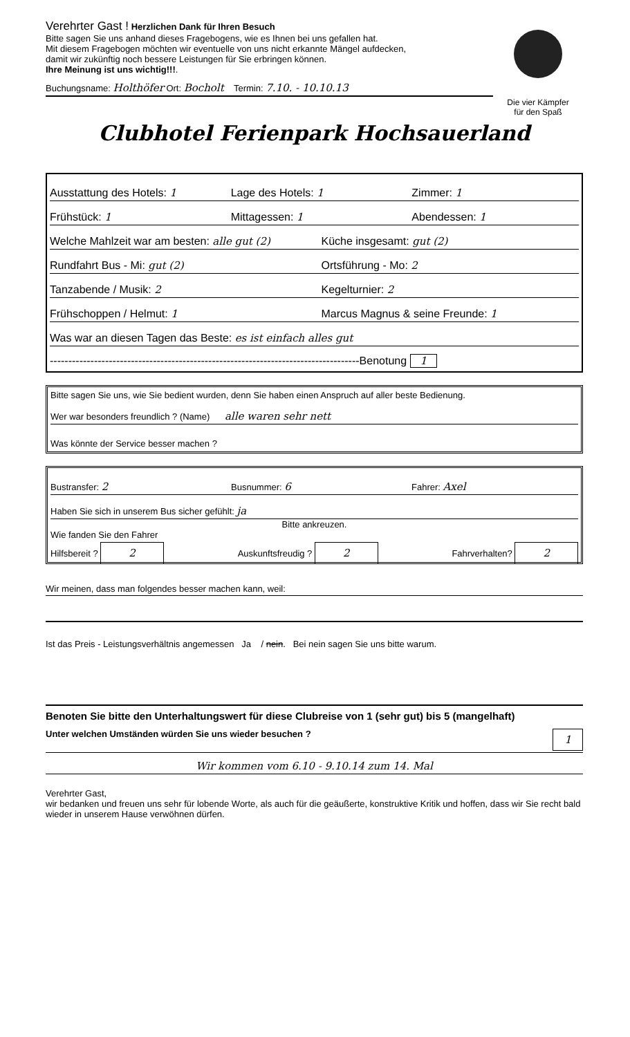Verehrter Gast ! Herzlichen Dank für Ihren Besuch
Bitte sagen Sie uns anhand dieses Fragebogens, wie es Ihnen bei uns gefallen hat.
Mit diesem Fragebogen möchten wir eventuelle von uns nicht erkannte Mängel aufdecken,
damit wir zukünftig noch bessere Leistungen für Sie erbringen können.
Ihre Meinung ist uns wichtig!!!.
Buchungsname: Holthöfer Ort: Bocholt Termin: 7.10. - 10.10.13
Die vier Kämpfer
für den Spaß
Clubhotel Ferienpark Hochsauerland
Ausstattung des Hotels: 1 Lage des Hotels: 1 Zimmer: 1
Frühstück: 1 Mittagessen: 1 Abendessen: 1
Welche Mahlzeit war am besten: alle gut (2) Küche insgesamt: gut (2)
Rundfahrt Bus - Mi: gut (2) Ortsführung - Mo: 2
Tanzabende / Musik: 2 Kegelturnier: 2
Frühschoppen / Helmut: 1 Marcus Magnus & seine Freunde: 1
Was war an diesen Tagen das Beste: es ist einfach alles gut
------------------------------------------------------------------------------------Benotung 1
Bitte sagen Sie uns, wie Sie bedient wurden, denn Sie haben einen Anspruch auf aller beste Bedienung.
Wer war besonders freundlich ? (Name) alle waren sehr nett
Was könnte der Service besser machen ?
Bustransfer: 2 Busnummer: 6 Fahrer: Axel
Haben Sie sich in unserem Bus sicher gefühlt: ja
Bitte ankreuzen.
Wie fanden Sie den Fahrer
Hilfsbereit ? 2 Auskunftsfreudig ? 2 Fahrverhalten? 2
Wir meinen, dass man folgendes besser machen kann, weil:
Ist das Preis - Leistungsverhältnis angemessen Ja / nein. Bei nein sagen Sie uns bitte warum.
Benoten Sie bitte den Unterhaltungswert für diese Clubreise von 1 (sehr gut) bis 5 (mangelhaft)
Unter welchen Umständen würden Sie uns wieder besuchen ? 1
Wir kommen vom 6.10 - 9.10.14 zum 14. Mal
Verehrter Gast,
wir bedanken und freuen uns sehr für lobende Worte, als auch für die geäußerte, konstruktive Kritik und hoffen, dass wir Sie recht bald wieder in unserem Hause verwöhnen dürfen.